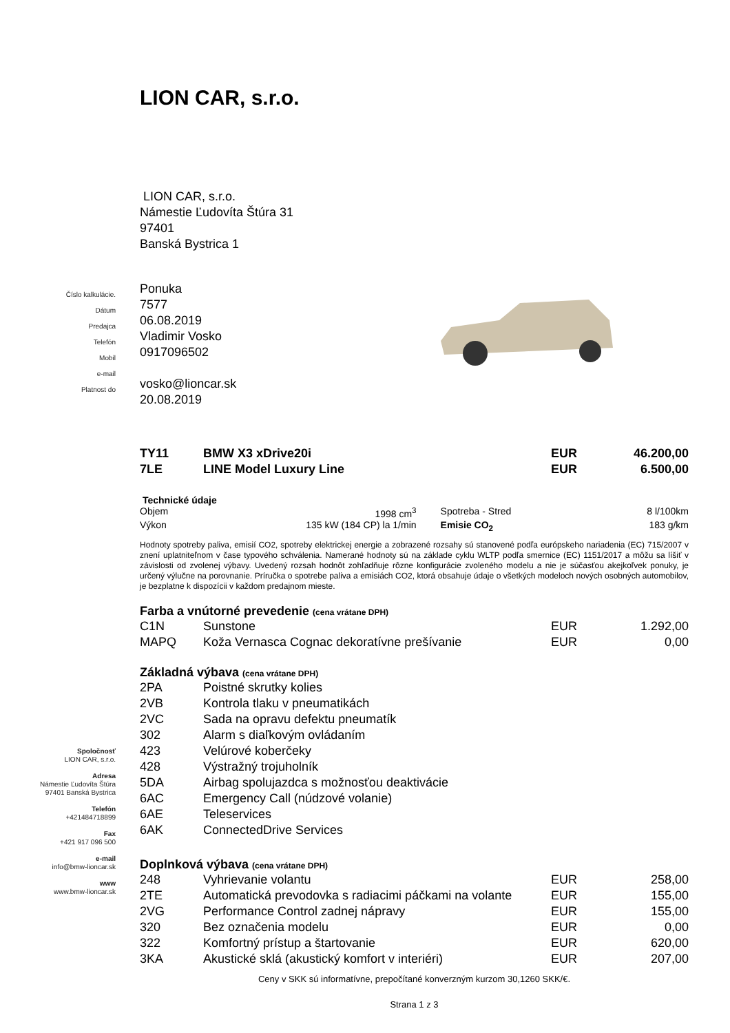Číslo kalkulácie.
Dátum
Predajca
Telefón
Mobil
e-mail
Platnost do
Spoločnosť
LION CAR, s.r.o.
Adresa
Námestie Ľudovíta Štúra
97401 Banská Bystrica
Telefón
+421484718899
Fax
+421 917 096 500
e-mail
info@bmw-lioncar.sk
www
www.bmw-lioncar.sk
LION CAR, s.r.o.
LION CAR, s.r.o.
Námestie Ľudovíta Štúra 31
97401
Banská Bystrica 1
Ponuka
7577
06.08.2019
Vladimir Vosko
0917096502
vosko@lioncar.sk
20.08.2019
| TY11 | BMW X3 xDrive20i | EUR | 46.200,00 |
| 7LE | LINE Model Luxury Line | EUR | 6.500,00 |
Technické údaje
| Objem | 1998 cm<sup>3</sup> | Spotreba - Stred | 8 l/100km |
| Výkon | 135 kW (184 CP) la 1/min | Emisie CO<sub>2</sub> | 183 g/km |
Hodnoty spotreby paliva, emisií CO2, spotreby elektrickej energie a zobrazené rozsahy sú stanovené podľa európskeho nariadenia (EC) 715/2007 v znení uplatniteľnom v čase typového schválenia. Namerané hodnoty sú na základe cyklu WLTP podľa smernice (EC) 1151/2017 a môžu sa líšiť v závislosti od zvolenej výbavy. Uvedený rozsah hodnôt zohľadňuje rôzne konfigurácie zvoleného modelu a nie je súčasťou akejkoľvek ponuky, je určený výlučne na porovnanie. Príručka o spotrebe paliva a emisiách CO2, ktorá obsahuje údaje o všetkých modeloch nových osobných automobilov, je bezplatne k dispozícii v každom predajnom mieste.
Farba a vnútorné prevedenie (cena vrátane DPH)
| C1N | Sunstone | EUR | 1.292,00 |
| MAPQ | Koža Vernasca Cognac dekoratívne prešívanie | EUR | 0,00 |
Základná výbava (cena vrátane DPH)
| 2PA | Poistné skrutky kolies |
| 2VB | Kontrola tlaku v pneumatikách |
| 2VC | Sada na opravu defektu pneumatík |
| 302 | Alarm s diaľkovým ovládaním |
| 423 | Velúrové koberčeky |
| 428 | Výstražný trojuholník |
| 5DA | Airbag spolujazdca s možnosťou deaktivácie |
| 6AC | Emergency Call (núdzové volanie) |
| 6AE | Teleservices |
| 6AK | ConnectedDrive Services |
Doplnková výbava (cena vrátane DPH)
| 248 | Vyhrievanie volantu | EUR | 258,00 |
| 2TE | Automatická prevodovka s radiacimi páčkami na volante | EUR | 155,00 |
| 2VG | Performance Control zadnej nápravy | EUR | 155,00 |
| 320 | Bez označenia modelu | EUR | 0,00 |
| 322 | Komfortný prístup a štartovanie | EUR | 620,00 |
| 3KA | Akustické sklá (akustický komfort v interiéri) | EUR | 207,00 |
Ceny v SKK sú informatívne, prepočítané konverzným kurzom 30,1260 SKK/€.
Strana 1 z 3